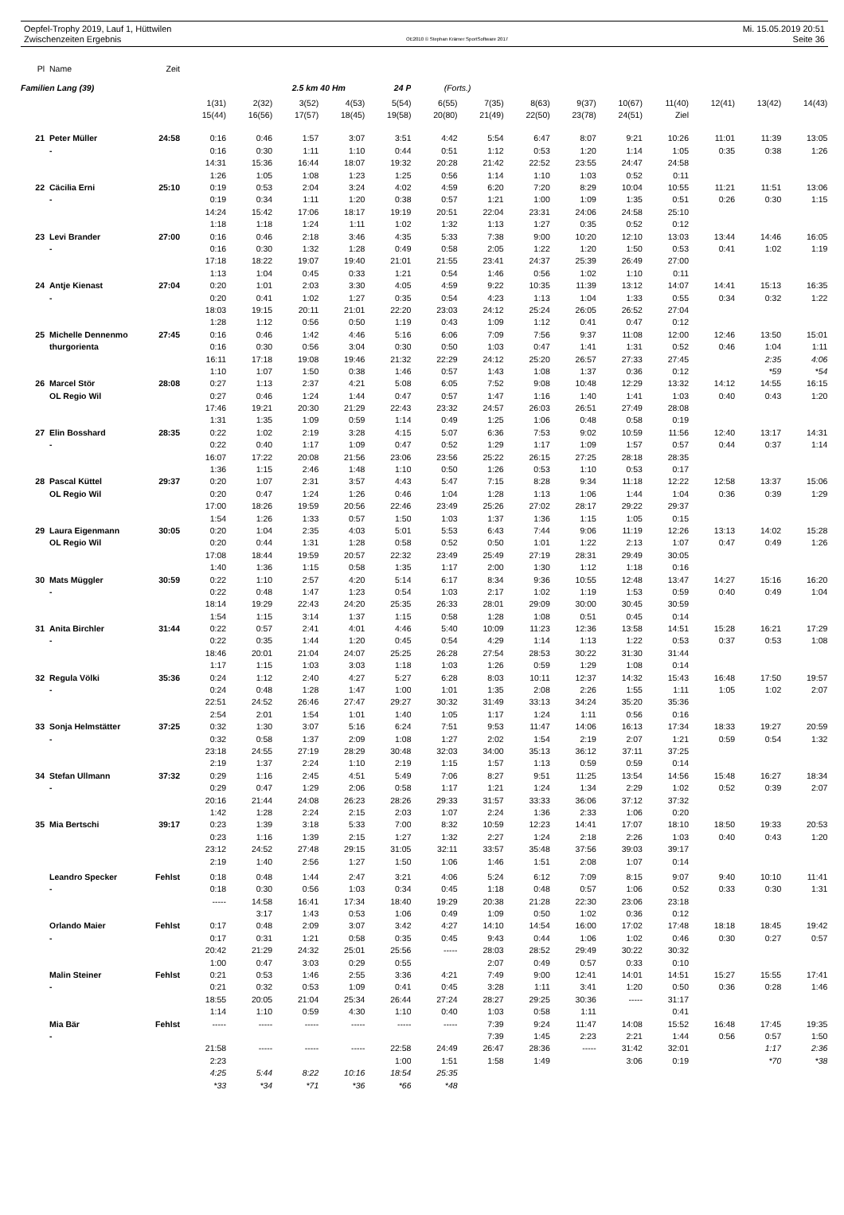Oepfel-Trophy 2019, Lauf 1, Hüttwilen
Zwischenzeiten Ergebnis
OE2010 © Stephan Krämer SportSoftware 2017
Mi. 15.05.2019 20:51
Seite 36
| Pl | Name | Zeit | | | | | | | | | | | | | | |
| --- | --- | --- | --- | --- | --- | --- | --- | --- | --- | --- | --- | --- | --- | --- | --- | --- |
| Familien Lang (39) | | | | | 2.5 km 40 Hm | | 24 P | (Forts.) | | | | | | | | |
| | | | 1(31) | 2(32) | 3(52) | 4(53) | 5(54) | 6(55) | 7(35) | 8(63) | 9(37) | 10(67) | 11(40) | 12(41) | 13(42) | 14(43) |
| | | | 15(44) | 16(56) | 17(57) | 18(45) | 19(58) | 20(80) | 21(49) | 22(50) | 23(78) | 24(51) | Ziel | | | |
| 21 | Peter Müller | 24:58 | 0:16 | 0:46 | 1:57 | 3:07 | 3:51 | 4:42 | 5:54 | 6:47 | 8:07 | 9:21 | 10:26 | 11:01 | 11:39 | 13:05 |
| | - | | 0:16 | 0:30 | 1:11 | 1:10 | 0:44 | 0:51 | 1:12 | 0:53 | 1:20 | 1:14 | 1:05 | 0:35 | 0:38 | 1:26 |
| | | | 14:31 | 15:36 | 16:44 | 18:07 | 19:32 | 20:28 | 21:42 | 22:52 | 23:55 | 24:47 | 24:58 | | | |
| | | | 1:26 | 1:05 | 1:08 | 1:23 | 1:25 | 0:56 | 1:14 | 1:10 | 1:03 | 0:52 | 0:11 | | | |
| 22 | Cäcilia Erni | 25:10 | 0:19 | 0:53 | 2:04 | 3:24 | 4:02 | 4:59 | 6:20 | 7:20 | 8:29 | 10:04 | 10:55 | 11:21 | 11:51 | 13:06 |
| | - | | 0:19 | 0:34 | 1:11 | 1:20 | 0:38 | 0:57 | 1:21 | 1:00 | 1:09 | 1:35 | 0:51 | 0:26 | 0:30 | 1:15 |
| | | | 14:24 | 15:42 | 17:06 | 18:17 | 19:19 | 20:51 | 22:04 | 23:31 | 24:06 | 24:58 | 25:10 | | | |
| | | | 1:18 | 1:18 | 1:24 | 1:11 | 1:02 | 1:32 | 1:13 | 1:27 | 0:35 | 0:52 | 0:12 | | | |
| 23 | Levi Brander | 27:00 | 0:16 | 0:46 | 2:18 | 3:46 | 4:35 | 5:33 | 7:38 | 9:00 | 10:20 | 12:10 | 13:03 | 13:44 | 14:46 | 16:05 |
| | - | | 0:16 | 0:30 | 1:32 | 1:28 | 0:49 | 0:58 | 2:05 | 1:22 | 1:20 | 1:50 | 0:53 | 0:41 | 1:02 | 1:19 |
| | | | 17:18 | 18:22 | 19:07 | 19:40 | 21:01 | 21:55 | 23:41 | 24:37 | 25:39 | 26:49 | 27:00 | | | |
| | | | 1:13 | 1:04 | 0:45 | 0:33 | 1:21 | 0:54 | 1:46 | 0:56 | 1:02 | 1:10 | 0:11 | | | |
| 24 | Antje Kienast | 27:04 | 0:20 | 1:01 | 2:03 | 3:30 | 4:05 | 4:59 | 9:22 | 10:35 | 11:39 | 13:12 | 14:07 | 14:41 | 15:13 | 16:35 |
| | - | | 0:20 | 0:41 | 1:02 | 1:27 | 0:35 | 0:54 | 4:23 | 1:13 | 1:04 | 1:33 | 0:55 | 0:34 | 0:32 | 1:22 |
| | | | 18:03 | 19:15 | 20:11 | 21:01 | 22:20 | 23:03 | 24:12 | 25:24 | 26:05 | 26:52 | 27:04 | | | |
| | | | 1:28 | 1:12 | 0:56 | 0:50 | 1:19 | 0:43 | 1:09 | 1:12 | 0:41 | 0:47 | 0:12 | | | |
| 25 | Michelle Dennenmo | 27:45 | 0:16 | 0:46 | 1:42 | 4:46 | 5:16 | 6:06 | 7:09 | 7:56 | 9:37 | 11:08 | 12:00 | 12:46 | 13:50 | 15:01 |
| | thurgorienta | | 0:16 | 0:30 | 0:56 | 3:04 | 0:30 | 0:50 | 1:03 | 0:47 | 1:41 | 1:31 | 0:52 | 0:46 | 1:04 | 1:11 |
| | | | 16:11 | 17:18 | 19:08 | 19:46 | 21:32 | 22:29 | 24:12 | 25:20 | 26:57 | 27:33 | 27:45 | | 2:35 | 4:06 |
| | | | 1:10 | 1:07 | 1:50 | 0:38 | 1:46 | 0:57 | 1:43 | 1:08 | 1:37 | 0:36 | 0:12 | | *59 | *54 |
| 26 | Marcel Stör | 28:08 | 0:27 | 1:13 | 2:37 | 4:21 | 5:08 | 6:05 | 7:52 | 9:08 | 10:48 | 12:29 | 13:32 | 14:12 | 14:55 | 16:15 |
| | OL Regio Wil | | 0:27 | 0:46 | 1:24 | 1:44 | 0:47 | 0:57 | 1:47 | 1:16 | 1:40 | 1:41 | 1:03 | 0:40 | 0:43 | 1:20 |
| | | | 17:46 | 19:21 | 20:30 | 21:29 | 22:43 | 23:32 | 24:57 | 26:03 | 26:51 | 27:49 | 28:08 | | | |
| | | | 1:31 | 1:35 | 1:09 | 0:59 | 1:14 | 0:49 | 1:25 | 1:06 | 0:48 | 0:58 | 0:19 | | | |
| 27 | Elin Bosshard | 28:35 | 0:22 | 1:02 | 2:19 | 3:28 | 4:15 | 5:07 | 6:36 | 7:53 | 9:02 | 10:59 | 11:56 | 12:40 | 13:17 | 14:31 |
| | - | | 0:22 | 0:40 | 1:17 | 1:09 | 0:47 | 0:52 | 1:29 | 1:17 | 1:09 | 1:57 | 0:57 | 0:44 | 0:37 | 1:14 |
| | | | 16:07 | 17:22 | 20:08 | 21:56 | 23:06 | 23:56 | 25:22 | 26:15 | 27:25 | 28:18 | 28:35 | | | |
| | | | 1:36 | 1:15 | 2:46 | 1:48 | 1:10 | 0:50 | 1:26 | 0:53 | 1:10 | 0:53 | 0:17 | | | |
| 28 | Pascal Küttel | 29:37 | 0:20 | 1:07 | 2:31 | 3:57 | 4:43 | 5:47 | 7:15 | 8:28 | 9:34 | 11:18 | 12:22 | 12:58 | 13:37 | 15:06 |
| | OL Regio Wil | | 0:20 | 0:47 | 1:24 | 1:26 | 0:46 | 1:04 | 1:28 | 1:13 | 1:06 | 1:44 | 1:04 | 0:36 | 0:39 | 1:29 |
| | | | 17:00 | 18:26 | 19:59 | 20:56 | 22:46 | 23:49 | 25:26 | 27:02 | 28:17 | 29:22 | 29:37 | | | |
| | | | 1:54 | 1:26 | 1:33 | 0:57 | 1:50 | 1:03 | 1:37 | 1:36 | 1:15 | 1:05 | 0:15 | | | |
| 29 | Laura Eigenmann | 30:05 | 0:20 | 1:04 | 2:35 | 4:03 | 5:01 | 5:53 | 6:43 | 7:44 | 9:06 | 11:19 | 12:26 | 13:13 | 14:02 | 15:28 |
| | OL Regio Wil | | 0:20 | 0:44 | 1:31 | 1:28 | 0:58 | 0:52 | 0:50 | 1:01 | 1:22 | 2:13 | 1:07 | 0:47 | 0:49 | 1:26 |
| | | | 17:08 | 18:44 | 19:59 | 20:57 | 22:32 | 23:49 | 25:49 | 27:19 | 28:31 | 29:49 | 30:05 | | | |
| | | | 1:40 | 1:36 | 1:15 | 0:58 | 1:35 | 1:17 | 2:00 | 1:30 | 1:12 | 1:18 | 0:16 | | | |
| 30 | Mats Müggler | 30:59 | 0:22 | 1:10 | 2:57 | 4:20 | 5:14 | 6:17 | 8:34 | 9:36 | 10:55 | 12:48 | 13:47 | 14:27 | 15:16 | 16:20 |
| | - | | 0:22 | 0:48 | 1:47 | 1:23 | 0:54 | 1:03 | 2:17 | 1:02 | 1:19 | 1:53 | 0:59 | 0:40 | 0:49 | 1:04 |
| | | | 18:14 | 19:29 | 22:43 | 24:20 | 25:35 | 26:33 | 28:01 | 29:09 | 30:00 | 30:45 | 30:59 | | | |
| | | | 1:54 | 1:15 | 3:14 | 1:37 | 1:15 | 0:58 | 1:28 | 1:08 | 0:51 | 0:45 | 0:14 | | | |
| 31 | Anita Birchler | 31:44 | 0:22 | 0:57 | 2:41 | 4:01 | 4:46 | 5:40 | 10:09 | 11:23 | 12:36 | 13:58 | 14:51 | 15:28 | 16:21 | 17:29 |
| | - | | 0:22 | 0:35 | 1:44 | 1:20 | 0:45 | 0:54 | 4:29 | 1:14 | 1:13 | 1:22 | 0:53 | 0:37 | 0:53 | 1:08 |
| | | | 18:46 | 20:01 | 21:04 | 24:07 | 25:25 | 26:28 | 27:54 | 28:53 | 30:22 | 31:30 | 31:44 | | | |
| | | | 1:17 | 1:15 | 1:03 | 3:03 | 1:18 | 1:03 | 1:26 | 0:59 | 1:29 | 1:08 | 0:14 | | | |
| 32 | Regula Völki | 35:36 | 0:24 | 1:12 | 2:40 | 4:27 | 5:27 | 6:28 | 8:03 | 10:11 | 12:37 | 14:32 | 15:43 | 16:48 | 17:50 | 19:57 |
| | - | | 0:24 | 0:48 | 1:28 | 1:47 | 1:00 | 1:01 | 1:35 | 2:08 | 2:26 | 1:55 | 1:11 | 1:05 | 1:02 | 2:07 |
| | | | 22:51 | 24:52 | 26:46 | 27:47 | 29:27 | 30:32 | 31:49 | 33:13 | 34:24 | 35:20 | 35:36 | | | |
| | | | 2:54 | 2:01 | 1:54 | 1:01 | 1:40 | 1:05 | 1:17 | 1:24 | 1:11 | 0:56 | 0:16 | | | |
| 33 | Sonja Helmstätter | 37:25 | 0:32 | 1:30 | 3:07 | 5:16 | 6:24 | 7:51 | 9:53 | 11:47 | 14:06 | 16:13 | 17:34 | 18:33 | 19:27 | 20:59 |
| | - | | 0:32 | 0:58 | 1:37 | 2:09 | 1:08 | 1:27 | 2:02 | 1:54 | 2:19 | 2:07 | 1:21 | 0:59 | 0:54 | 1:32 |
| | | | 23:18 | 24:55 | 27:19 | 28:29 | 30:48 | 32:03 | 34:00 | 35:13 | 36:12 | 37:11 | 37:25 | | | |
| | | | 2:19 | 1:37 | 2:24 | 1:10 | 2:19 | 1:15 | 1:57 | 1:13 | 0:59 | 0:59 | 0:14 | | | |
| 34 | Stefan Ullmann | 37:32 | 0:29 | 1:16 | 2:45 | 4:51 | 5:49 | 7:06 | 8:27 | 9:51 | 11:25 | 13:54 | 14:56 | 15:48 | 16:27 | 18:34 |
| | - | | 0:29 | 0:47 | 1:29 | 2:06 | 0:58 | 1:17 | 1:21 | 1:24 | 1:34 | 2:29 | 1:02 | 0:52 | 0:39 | 2:07 |
| | | | 20:16 | 21:44 | 24:08 | 26:23 | 28:26 | 29:33 | 31:57 | 33:33 | 36:06 | 37:12 | 37:32 | | | |
| | | | 1:42 | 1:28 | 2:24 | 2:15 | 2:03 | 1:07 | 2:24 | 1:36 | 2:33 | 1:06 | 0:20 | | | |
| 35 | Mia Bertschi | 39:17 | 0:23 | 1:39 | 3:18 | 5:33 | 7:00 | 8:32 | 10:59 | 12:23 | 14:41 | 17:07 | 18:10 | 18:50 | 19:33 | 20:53 |
| | | | 0:23 | 1:16 | 1:39 | 2:15 | 1:27 | 1:32 | 2:27 | 1:24 | 2:18 | 2:26 | 1:03 | 0:40 | 0:43 | 1:20 |
| | | | 23:12 | 24:52 | 27:48 | 29:15 | 31:05 | 32:11 | 33:57 | 35:48 | 37:56 | 39:03 | 39:17 | | | |
| | | | 2:19 | 1:40 | 2:56 | 1:27 | 1:50 | 1:06 | 1:46 | 1:51 | 2:08 | 1:07 | 0:14 | | | |
| | Leandro Specker | Fehlst | 0:18 | 0:48 | 1:44 | 2:47 | 3:21 | 4:06 | 5:24 | 6:12 | 7:09 | 8:15 | 9:07 | 9:40 | 10:10 | 11:41 |
| | - | | 0:18 | 0:30 | 0:56 | 1:03 | 0:34 | 0:45 | 1:18 | 0:48 | 0:57 | 1:06 | 0:52 | 0:33 | 0:30 | 1:31 |
| | | | ----- | 14:58 | 16:41 | 17:34 | 18:40 | 19:29 | 20:38 | 21:28 | 22:30 | 23:06 | 23:18 | | | |
| | | | | 3:17 | 1:43 | 0:53 | 1:06 | 0:49 | 1:09 | 0:50 | 1:02 | 0:36 | 0:12 | | | |
| | Orlando Maier | Fehlst | 0:17 | 0:48 | 2:09 | 3:07 | 3:42 | 4:27 | 14:10 | 14:54 | 16:00 | 17:02 | 17:48 | 18:18 | 18:45 | 19:42 |
| | - | | 0:17 | 0:31 | 1:21 | 0:58 | 0:35 | 0:45 | 9:43 | 0:44 | 1:06 | 1:02 | 0:46 | 0:30 | 0:27 | 0:57 |
| | | | 20:42 | 21:29 | 24:32 | 25:01 | 25:56 | ----- | 28:03 | 28:52 | 29:49 | 30:22 | 30:32 | | | |
| | | | 1:00 | 0:47 | 3:03 | 0:29 | 0:55 | | 2:07 | 0:49 | 0:57 | 0:33 | 0:10 | | | |
| | Malin Steiner | Fehlst | 0:21 | 0:53 | 1:46 | 2:55 | 3:36 | 4:21 | 7:49 | 9:00 | 12:41 | 14:01 | 14:51 | 15:27 | 15:55 | 17:41 |
| | - | | 0:21 | 0:32 | 0:53 | 1:09 | 0:41 | 0:45 | 3:28 | 1:11 | 3:41 | 1:20 | 0:50 | 0:36 | 0:28 | 1:46 |
| | | | 18:55 | 20:05 | 21:04 | 25:34 | 26:44 | 27:24 | 28:27 | 29:25 | 30:36 | ----- | 31:17 | | | |
| | | | 1:14 | 1:10 | 0:59 | 4:30 | 1:10 | 0:40 | 1:03 | 0:58 | 1:11 | | 0:41 | | | |
| | Mia Bär | Fehlst | ----- | ----- | ----- | ----- | ----- | ----- | 7:39 | 9:24 | 11:47 | 14:08 | 15:52 | 16:48 | 17:45 | 19:35 |
| | - | | | | | | | | 7:39 | 1:45 | 2:23 | 2:21 | 1:44 | 0:56 | 0:57 | 1:50 |
| | | | 21:58 | ----- | ----- | ----- | 22:58 | 24:49 | 26:47 | 28:36 | ----- | 31:42 | 32:01 | | 1:17 | 2:36 |
| | | | 2:23 | | | | 1:00 | 1:51 | 1:58 | 1:49 | | 3:06 | 0:19 | | *70 | *38 |
| | | | 4:25 | 5:44 | 8:22 | 10:16 | 18:54 | 25:35 | | | | | | | | |
| | | | *33 | *34 | *71 | *36 | *66 | *48 | | | | | | | | |